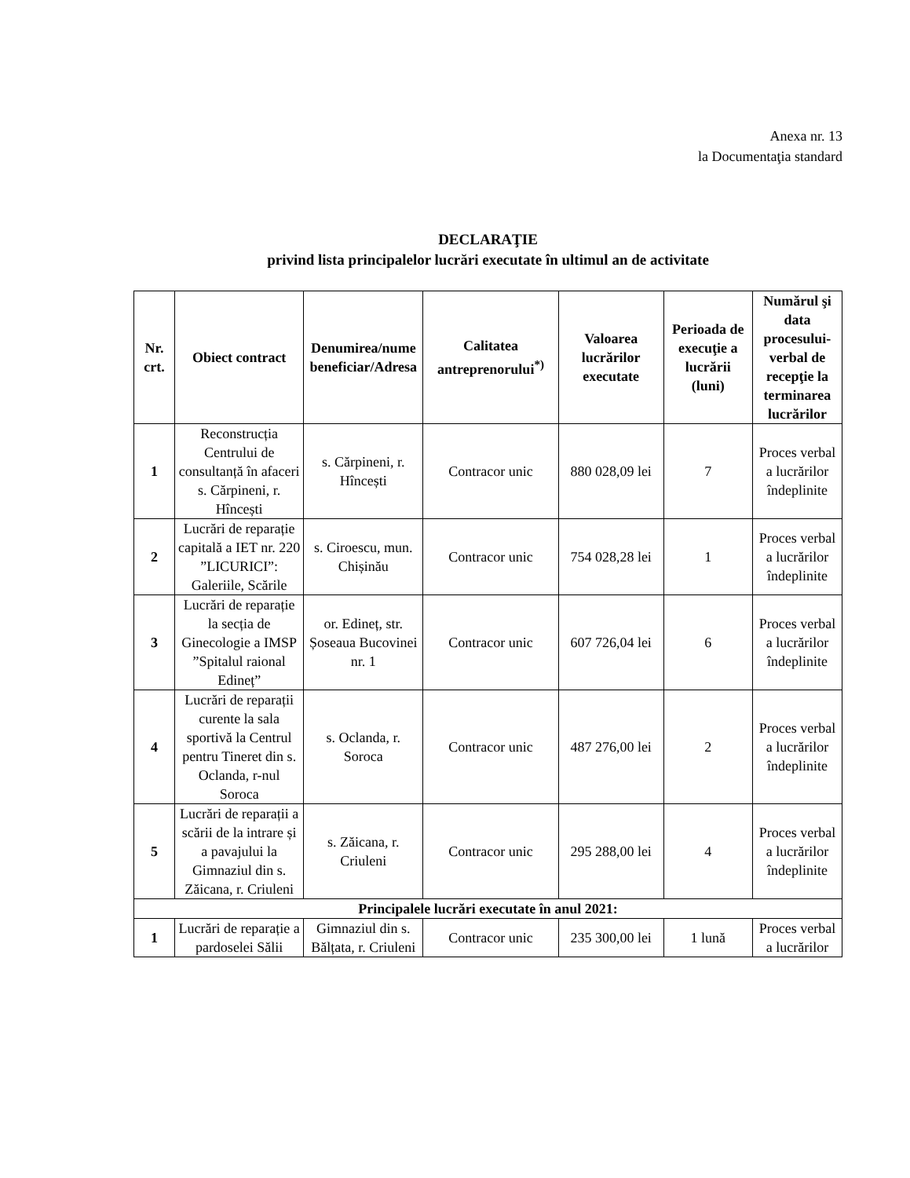Anexa nr. 13
la Documentaţia standard
DECLARAŢIE
privind lista principalelor lucrări executate în ultimul an de activitate
| Nr. crt. | Obiect contract | Denumirea/nume beneficiar/Adresa | Calitatea antreprenorului<sup>*)</sup> | Valoarea lucrărilor executate | Perioada de execuţie a lucrării (luni) | Numărul şi data procesului-verbal de recepţie la terminarea lucrărilor |
| --- | --- | --- | --- | --- | --- | --- |
| 1 | Reconstrucția Centrului de consultanță în afaceri s. Cărpineni, r. Hîncești | s. Cărpineni, r. Hîncești | Contracor unic | 880 028,09 lei | 7 | Proces verbal a lucrărilor îndeplinite |
| 2 | Lucrări de reparație capitală a IET nr. 220 ”LICURICI”: Galeriile, Scările | s. Ciroescu, mun. Chișinău | Contracor unic | 754 028,28 lei | 1 | Proces verbal a lucrărilor îndeplinite |
| 3 | Lucrări de reparație la secția de Ginecologie a IMSP ”Spitalul raional Edineț” | or. Edineț, str. Șoseaua Bucovinei nr. 1 | Contracor unic | 607 726,04 lei | 6 | Proces verbal a lucrărilor îndeplinite |
| 4 | Lucrări de reparații curente la sala sportivă la Centrul pentru Tineret din s. Oclanda, r-nul Soroca | s. Oclanda, r. Soroca | Contracor unic | 487 276,00 lei | 2 | Proces verbal a lucrărilor îndeplinite |
| 5 | Lucrări de reparații a scării de la intrare și a pavajului la Gimnaziul din s. Zăicana, r. Criuleni | s. Zăicana, r. Criuleni | Contracor unic | 295 288,00 lei | 4 | Proces verbal a lucrărilor îndeplinite |
| Principalele lucrări executate în anul 2021: | | | | | | |
| 1 | Lucrări de reparație a pardoselei Sălii | Gimnaziul din s. Bălțata, r. Criuleni | Contracor unic | 235 300,00 lei | 1 lună | Proces verbal a lucrărilor |